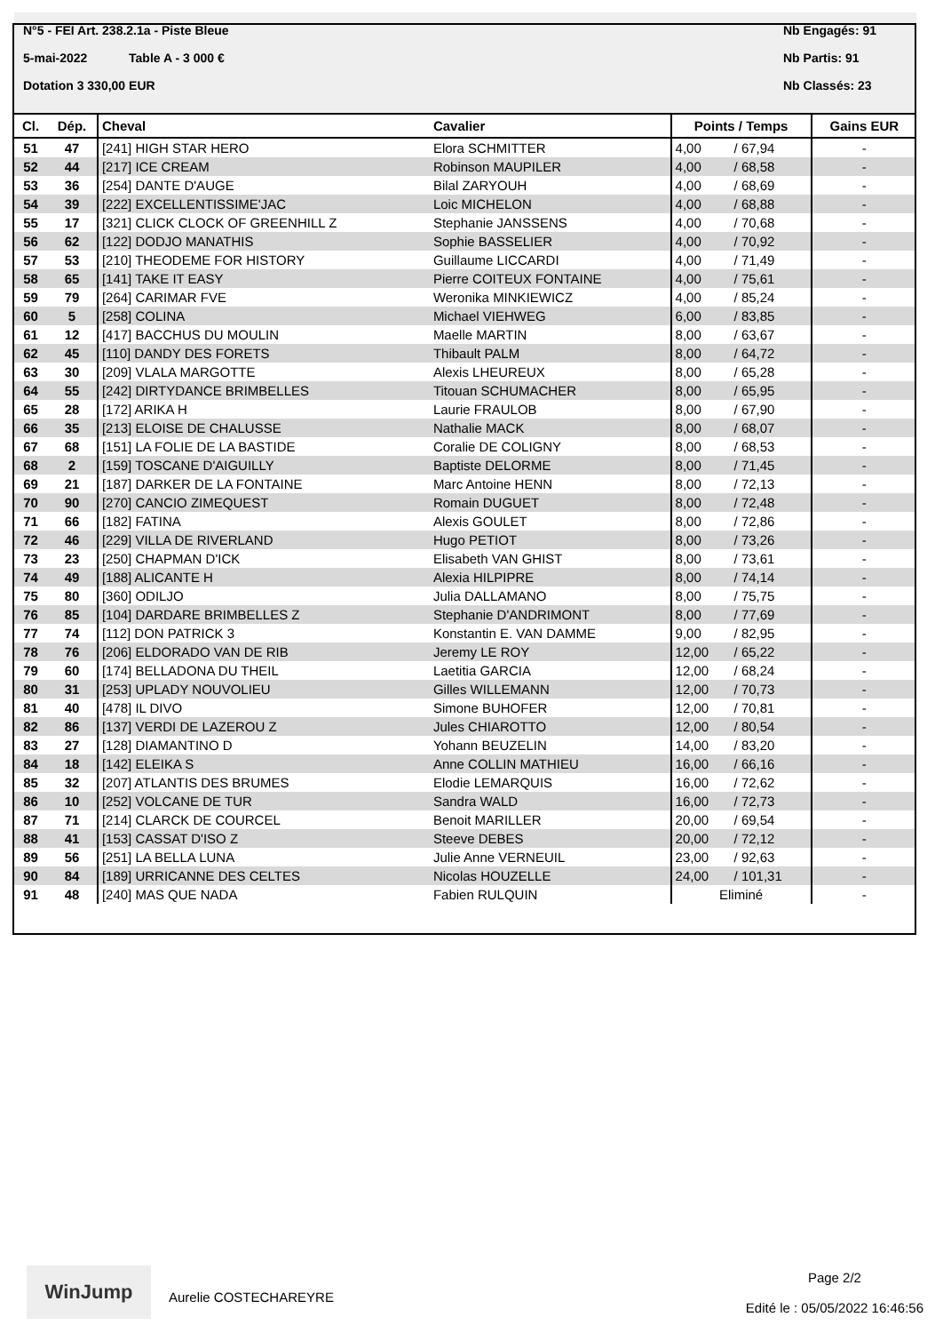N°5 - FEI Art. 238.2.1a - Piste Bleue
5-mai-2022 Table A - 3 000 €
Dotation 3 330,00 EUR
Nb Engagés: 91
Nb Partis: 91
Nb Classés: 23
| Cl. | Dép. | Cheval | Cavalier | Points / Temps | | Gains EUR |
| --- | --- | --- | --- | --- | --- | --- |
| 51 | 47 | [241] HIGH STAR HERO | Elora SCHMITTER | 4,00 | / 67,94 | - |
| 52 | 44 | [217] ICE CREAM | Robinson MAUPILER | 4,00 | / 68,58 | - |
| 53 | 36 | [254] DANTE D'AUGE | Bilal ZARYOUH | 4,00 | / 68,69 | - |
| 54 | 39 | [222] EXCELLENTISSIME'JAC | Loic MICHELON | 4,00 | / 68,88 | - |
| 55 | 17 | [321] CLICK CLOCK OF GREENHILL Z | Stephanie JANSSENS | 4,00 | / 70,68 | - |
| 56 | 62 | [122] DODJO MANATHIS | Sophie BASSELIER | 4,00 | / 70,92 | - |
| 57 | 53 | [210] THEODEME FOR HISTORY | Guillaume LICCARDI | 4,00 | / 71,49 | - |
| 58 | 65 | [141] TAKE IT EASY | Pierre COITEUX FONTAINE | 4,00 | / 75,61 | - |
| 59 | 79 | [264] CARIMAR FVE | Weronika MINKIEWICZ | 4,00 | / 85,24 | - |
| 60 | 5 | [258] COLINA | Michael VIEHWEG | 6,00 | / 83,85 | - |
| 61 | 12 | [417] BACCHUS DU MOULIN | Maelle MARTIN | 8,00 | / 63,67 | - |
| 62 | 45 | [110] DANDY DES FORETS | Thibault PALM | 8,00 | / 64,72 | - |
| 63 | 30 | [209] VLALA MARGOTTE | Alexis LHEUREUX | 8,00 | / 65,28 | - |
| 64 | 55 | [242] DIRTYDANCE BRIMBELLES | Titouan SCHUMACHER | 8,00 | / 65,95 | - |
| 65 | 28 | [172] ARIKA H | Laurie FRAULOB | 8,00 | / 67,90 | - |
| 66 | 35 | [213] ELOISE DE CHALUSSE | Nathalie MACK | 8,00 | / 68,07 | - |
| 67 | 68 | [151] LA FOLIE DE LA BASTIDE | Coralie DE COLIGNY | 8,00 | / 68,53 | - |
| 68 | 2 | [159] TOSCANE D'AIGUILLY | Baptiste DELORME | 8,00 | / 71,45 | - |
| 69 | 21 | [187] DARKER DE LA FONTAINE | Marc Antoine HENN | 8,00 | / 72,13 | - |
| 70 | 90 | [270] CANCIO ZIMEQUEST | Romain DUGUET | 8,00 | / 72,48 | - |
| 71 | 66 | [182] FATINA | Alexis GOULET | 8,00 | / 72,86 | - |
| 72 | 46 | [229] VILLA DE RIVERLAND | Hugo PETIOT | 8,00 | / 73,26 | - |
| 73 | 23 | [250] CHAPMAN D'ICK | Elisabeth VAN GHIST | 8,00 | / 73,61 | - |
| 74 | 49 | [188] ALICANTE H | Alexia HILPIPRE | 8,00 | / 74,14 | - |
| 75 | 80 | [360] ODILJO | Julia DALLAMANO | 8,00 | / 75,75 | - |
| 76 | 85 | [104] DARDARE BRIMBELLES Z | Stephanie D'ANDRIMONT | 8,00 | / 77,69 | - |
| 77 | 74 | [112] DON PATRICK 3 | Konstantin E. VAN DAMME | 9,00 | / 82,95 | - |
| 78 | 76 | [206] ELDORADO VAN DE RIB | Jeremy LE ROY | 12,00 | / 65,22 | - |
| 79 | 60 | [174] BELLADONA DU THEIL | Laetitia GARCIA | 12,00 | / 68,24 | - |
| 80 | 31 | [253] UPLADY NOUVOLIEU | Gilles WILLEMANN | 12,00 | / 70,73 | - |
| 81 | 40 | [478] IL DIVO | Simone BUHOFER | 12,00 | / 70,81 | - |
| 82 | 86 | [137] VERDI DE LAZEROU Z | Jules CHIAROTTO | 12,00 | / 80,54 | - |
| 83 | 27 | [128] DIAMANTINO D | Yohann BEUZELIN | 14,00 | / 83,20 | - |
| 84 | 18 | [142] ELEIKA S | Anne COLLIN MATHIEU | 16,00 | / 66,16 | - |
| 85 | 32 | [207] ATLANTIS DES BRUMES | Elodie LEMARQUIS | 16,00 | / 72,62 | - |
| 86 | 10 | [252] VOLCANE DE TUR | Sandra WALD | 16,00 | / 72,73 | - |
| 87 | 71 | [214] CLARCK DE COURCEL | Benoit MARILLER | 20,00 | / 69,54 | - |
| 88 | 41 | [153] CASSAT D'ISO Z | Steeve DEBES | 20,00 | / 72,12 | - |
| 89 | 56 | [251] LA BELLA LUNA | Julie Anne VERNEUIL | 23,00 | / 92,63 | - |
| 90 | 84 | [189] URRICANNE DES CELTES | Nicolas HOUZELLE | 24,00 | / 101,31 | - |
| 91 | 48 | [240] MAS QUE NADA | Fabien RULQUIN | Eliminé | | - |
WinJump
Aurelie COSTECHAREYRE
Page 2/2
Edité le : 05/05/2022 16:46:56